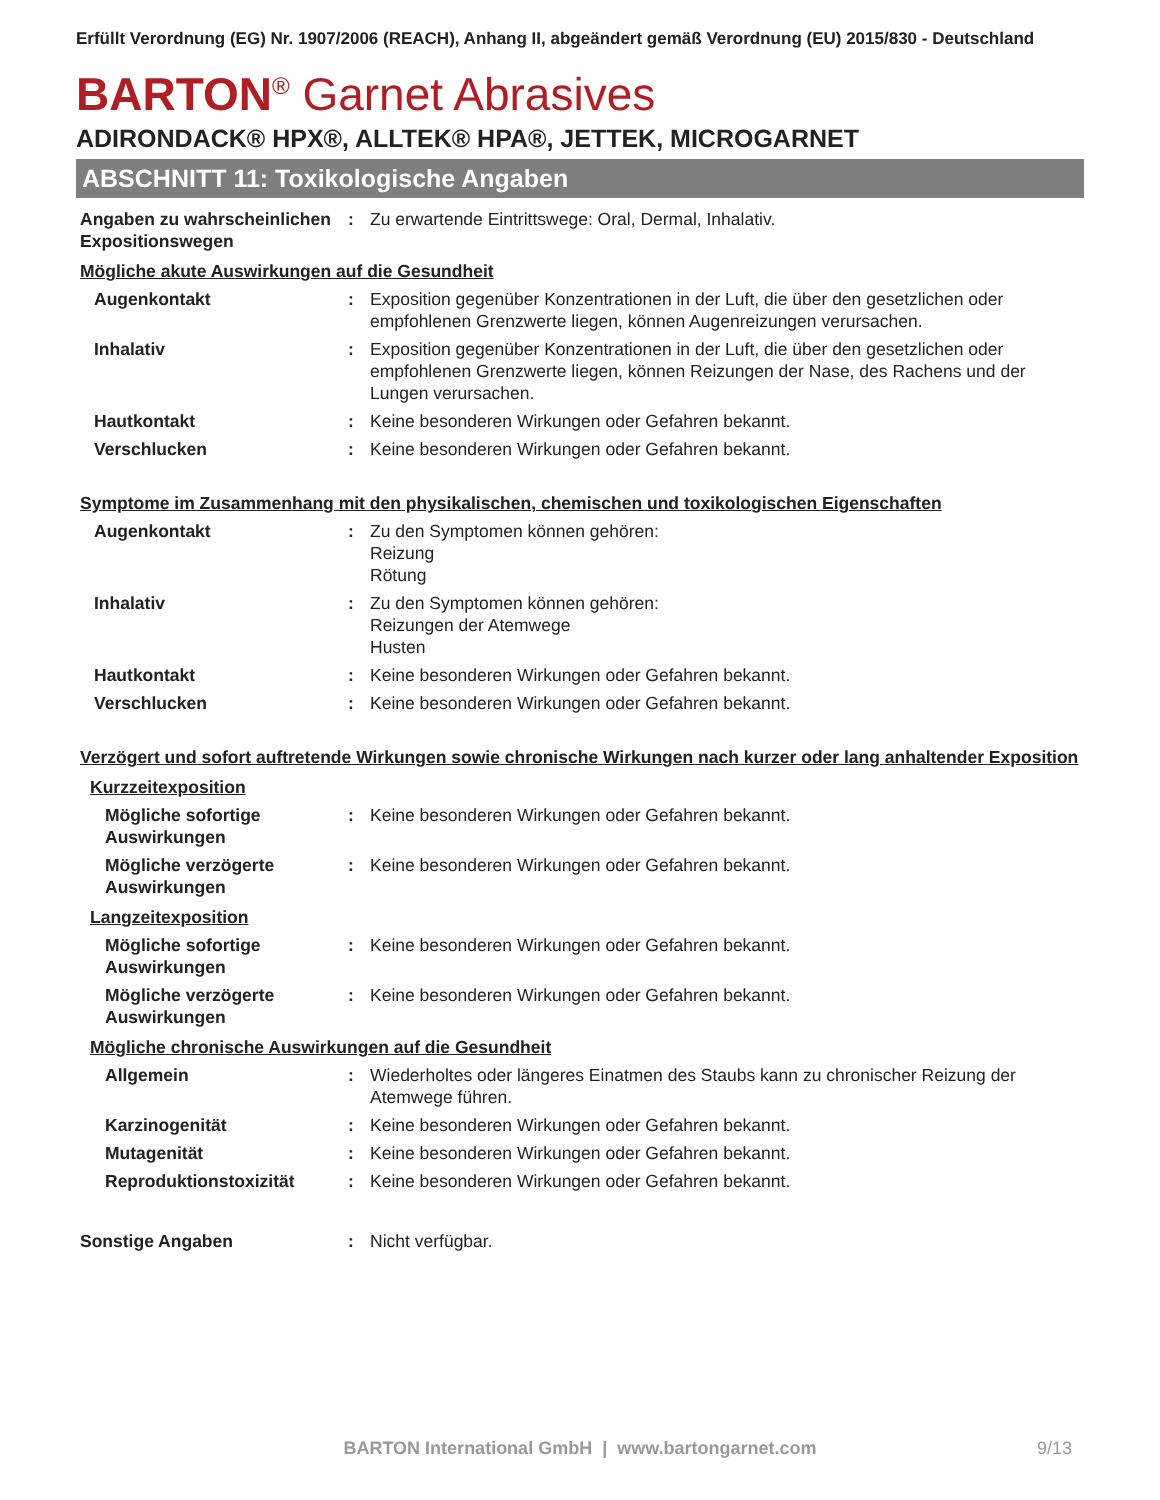Erfüllt Verordnung (EG) Nr. 1907/2006 (REACH), Anhang II, abgeändert gemäß Verordnung (EU) 2015/830 - Deutschland
BARTON<sup>®</sup> Garnet Abrasives
ADIRONDACK® HPX®, ALLTEK® HPA®, JETTEK, MICROGARNET
ABSCHNITT 11: Toxikologische Angaben
Angaben zu wahrscheinlichen Expositionswegen
: Zu erwartende Eintrittswege: Oral, Dermal, Inhalativ.
Mögliche akute Auswirkungen auf die Gesundheit
Augenkontakt : Exposition gegenüber Konzentrationen in der Luft, die über den gesetzlichen oder empfohlenen Grenzwerte liegen, können Augenreizungen verursachen.
Inhalativ : Exposition gegenüber Konzentrationen in der Luft, die über den gesetzlichen oder empfohlenen Grenzwerte liegen, können Reizungen der Nase, des Rachens und der Lungen verursachen.
Hautkontakt : Keine besonderen Wirkungen oder Gefahren bekannt.
Verschlucken : Keine besonderen Wirkungen oder Gefahren bekannt.
Symptome im Zusammenhang mit den physikalischen, chemischen und toxikologischen Eigenschaften
Augenkontakt : Zu den Symptomen können gehören:
Reizung
Rötung
Inhalativ : Zu den Symptomen können gehören:
Reizungen der Atemwege
Husten
Hautkontakt : Keine besonderen Wirkungen oder Gefahren bekannt.
Verschlucken : Keine besonderen Wirkungen oder Gefahren bekannt.
Verzögert und sofort auftretende Wirkungen sowie chronische Wirkungen nach kurzer oder lang anhaltender Exposition
Kurzzeitexposition
Mögliche sofortige Auswirkungen
: Keine besonderen Wirkungen oder Gefahren bekannt.
Mögliche verzögerte Auswirkungen
: Keine besonderen Wirkungen oder Gefahren bekannt.
Langzeitexposition
Mögliche sofortige Auswirkungen
: Keine besonderen Wirkungen oder Gefahren bekannt.
Mögliche verzögerte Auswirkungen
: Keine besonderen Wirkungen oder Gefahren bekannt.
Mögliche chronische Auswirkungen auf die Gesundheit
Allgemein : Wiederholtes oder längeres Einatmen des Staubs kann zu chronischer Reizung der Atemwege führen.
Karzinogenität : Keine besonderen Wirkungen oder Gefahren bekannt.
Mutagenität : Keine besonderen Wirkungen oder Gefahren bekannt.
Reproduktionstoxizität : Keine besonderen Wirkungen oder Gefahren bekannt.
Sonstige Angaben : Nicht verfügbar.
BARTON International GmbH | www.bartongarnet.com 9/13